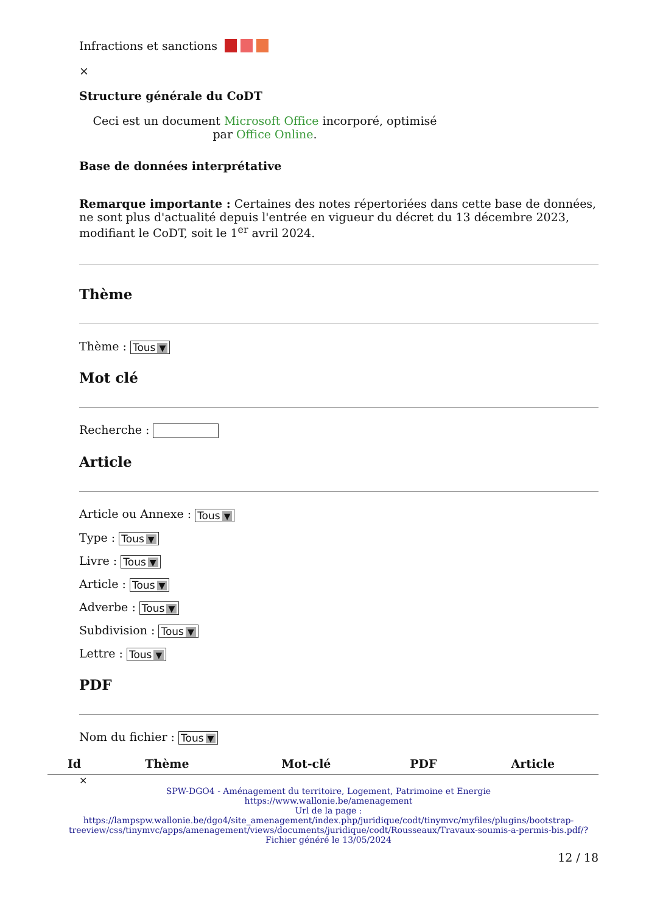Infractions et sanctions
×
Structure générale du CoDT
Ceci est un document Microsoft Office incorporé, optimisé par Office Online.
Base de données interprétative
Remarque importante : Certaines des notes répertoriées dans cette base de données, ne sont plus d'actualité depuis l'entrée en vigueur du décret du 13 décembre 2023, modifiant le CoDT, soit le 1<sup>er</sup> avril 2024.
Thème
Thème : Tous ▼
Mot clé
Recherche :
Article
Article ou Annexe : Tous ▼
Type : Tous ▼
Livre : Tous ▼
Article : Tous ▼
Adverbe : Tous ▼
Subdivision : Tous ▼
Lettre : Tous ▼
PDF
Nom du fichier : Tous ▼
| Id | Thème | Mot-clé | PDF | Article |
| --- | --- | --- | --- | --- |
×
SPW-DGO4 - Aménagement du territoire, Logement, Patrimoine et Energie
https://www.wallonie.be/amenagement
Url de la page :
https://lampspw.wallonie.be/dgo4/site_amenagement/index.php/juridique/codt/tinymvc/myfiles/plugins/bootstrap-treeview/css/tinymvc/apps/amenagement/views/documents/juridique/codt/Rousseaux/Travaux-soumis-a-permis-bis.pdf/?
Fichier généré le 13/05/2024
12 / 18